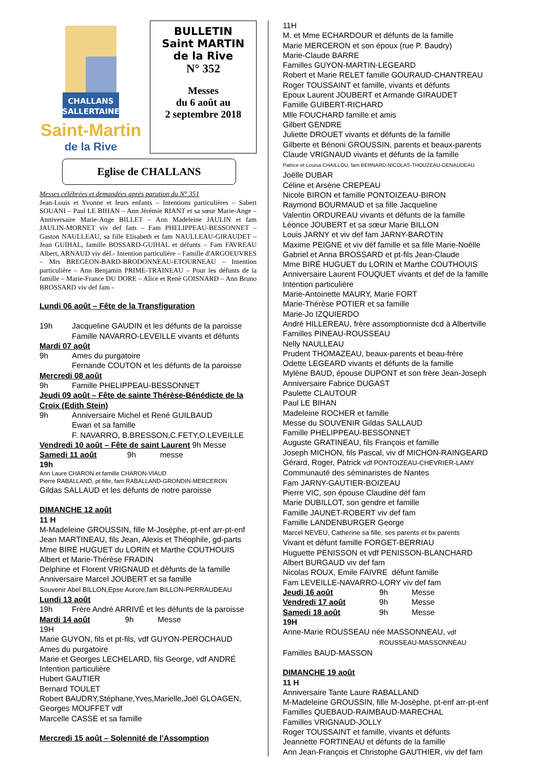CHALLANS
SALLERTAINE
Saint-Martin
de la Rive
BULLETIN
Saint MARTIN
de la Rive
N° 352
Messes
du 6 août au
2 septembre 2018
Eglise de CHALLANS
Messes célébrées et demandées après parution du N° 351
Jean-Louis et Yvonne et leurs enfants – Intentions particulières – Sabert SOUANI – Paul LE BIHAN – Ann Jérémie RIANT et sa sœur Marie-Ange – Anniversaire Marie-Ange BILLET – Ann Madeleine JAULIN et fam JAULIN-MORNET viv def fam – Fam PHELIPPEAU-BESSONNET – Gaston NAULLEAU, sa fille Elisabeth et fam NAULLEAU-GIRAUDET – Jean GUIHAL, famille BOSSARD-GUIHAL et défunts – Fam FAVREAU Albert, ARNAUD viv déf.- Intention particulière – Famille d'ARGOEUVRES – Mrs BREGEON-BARD-BRODONNEAU-ETOURNEAU – Intention particulière – Ann Benjamin PRIME-TRAINEAU – Pour les défunts de la famille – Marie-France DU DORE – Alice et René GOISNARD – Ann Bruno BROSSARD viv def fam -
Lundi 06 août – Fête de la Transfiguration
19h Jacqueline GAUDIN et les défunts de la paroisse
Famille NAVARRO-LEVEILLE vivants et défunts
Mardi 07 août
9h Ames du purgatoire
Fernande COUTON et les défunts de la paroisse
Mercredi 08 août
9h Famille PHELIPPEAU-BESSONNET
Jeudi 09 août – Fête de sainte Thérèse-Bénédicte de la Croix (Edith Stein)
9h Anniversaire Michel et René GUILBAUD
Ewan et sa famille
F. NAVARRO, B.BRESSON,C.FETY,O.LEVEILLE
Vendredi 10 août – Fête de saint Laurent 9h Messe
Samedi 11 août 9h messe
19h
Ann Laure CHARON et famille CHARON-VIAUD
Pierre RABALLAND, pt-fille, fam RABALLAND-GRONDIN-MERCERON
Gildas SALLAUD et les défunts de notre paroisse
DIMANCHE 12 août
11 H
M-Madeleine GROUSSIN, fille M-Josèphe, pt-enf arr-pt-enf
Jean MARTINEAU, fils Jean, Alexis et Théophile, gd-parts
Mme BIRÉ HUGUET du LORIN et Marthe COUTHOUIS
Albert et Marie-Thérèse FRADIN
Delphine et Florent VRIGNAUD et défunts de la famille
Anniversaire Marcel JOUBERT et sa famille
Souvenir Abel BILLON,Epse Aurore,fam BILLON-PERRAUDEAU
Lundi 13 août
19h Frère André ARRIVÉ et les défunts de la paroisse
Mardi 14 août 9h Messe
19H
Marie GUYON, fils et pt-fils, vdf GUYON-PEROCHAUD
Ames du purgatoire
Marie et Georges LECHELARD, fils George, vdf ANDRÉ
Intention particulière
Hubert GAUTIER
Bernard TOULET
Robert BAUDRY,Stéphane,Yves,Marielle,Joël GLOAGEN, Georges MOUFFET vdf
Marcelle CASSE et sa famille
Mercredi 15 août – Solennité de l'Assomption
11H
M. et Mme ECHARDOUR et défunts de la famille
Marie MERCERON et son époux (rue P. Baudry)
Marie-Claude BARRE
Familles GUYON-MARTIN-LEGEARD
Robert et Marie RELET famille GOURAUD-CHANTREAU
Roger TOUSSAINT et famille, vivants et défunts
Epoux Laurent JOUBERT et Armande GIRAUDET
Famille GUIBERT-RICHARD
Mlle FOUCHARD famille et amis
Gilbert GENDRE
Juliette DROUET vivants et défunts de la famille
Gilberte et Bénoni GROUSSIN, parents et beaux-parents
Claude VRIGNAUD vivants et défunts de la famille
Patrice et Louisa CHAILLOU, fam BERNARD-NICOLAS-THOUZEAU-GENAUDEAU
Joëlle DUBAR
Céline et Arsène CREPEAU
Nicole BIRON et famille PONTOIZEAU-BIRON
Raymond BOURMAUD et sa fille Jacqueline
Valentin ORDUREAU vivants et défunts de la famille
Léonce JOUBERT et sa sœur Marie BILLON
Louis JARNY et viv def fam JARNY-BAROTIN
Maxime PEIGNE et viv déf famille et sa fille Marie-Noëlle
Gabriel et Anna BROSSARD et pt-fils Jean-Claude
Mme BIRÉ HUGUET du LORIN et Marthe COUTHOUIS
Anniversaire Laurent FOUQUET vivants et def de la famille
Intention particulière
Marie-Antoinette MAURY, Marie FORT
Marie-Thérèse POTIER et sa famille
Marie-Jo IZQUIERDO
André HILLEREAU, frère assomptionniste dcd à Albertville
Familles PINEAU-ROUSSEAU
Nelly NAULLEAU
Prudent THOMAZEAU, beaux-parents et beau-frère
Odette LEGEARD vivants et défunts de la famille
Mylène BAUD, épouse DUPONT et son frère Jean-Joseph
Anniversaire Fabrice DUGAST
Paulette CLAUTOUR
Paul LE BIHAN
Madeleine ROCHER et famille
Messe du SOUVENIR Gildas SALLAUD
Famille PHELIPPEAU-BESSONNET
Auguste GRATINEAU, fils François et famille
Joseph MICHON, fils Pascal, viv df MICHON-RAINGEARD
Gérard, Roger, Patrick vdf PONTOIZEAU-CHEVRIER-LAMY
Communauté des séminaristes de Nantes
Fam JARNY-GAUTIER-BOIZEAU
Pierre VIC, son épouse Claudine déf fam
Marie DUBILLOT, son gendre et famille
Famille JAUNET-ROBERT viv def fam
Famille LANDENBURGER George
Marcel NEVEU, Catherine sa fille, ses parents et bx parents
Vivant et défunt famille FORGET-BERRIAU
Huguette PENISSON et vdf PENISSON-BLANCHARD
Albert BURGAUD viv def fam
Nicolas ROUX, Emile FAIVRE défunt famille
Fam LEVEILLE-NAVARRO-LORY viv def fam
Jeudi 16 août 9h Messe Vendredi 17 août 9h Messe Samedi 18 août 9h Messe
19H
Anne-Marie ROUSSEAU née MASSONNEAU, vdf
ROUSSEAU-MASSONNEAU
Familles BAUD-MASSON
DIMANCHE 19 août
11 H
Anniversaire Tante Laure RABALLAND
M-Madeleine GROUSSIN, fille M-Josèphe, pt-enf arr-pt-enf
Familles QUEBAUD-RAIMBAUD-MARECHAL
Familles VRIGNAUD-JOLLY
Roger TOUSSAINT et famille, vivants et défunts
Jeannette FORTINEAU et défunts de la famille
Ann Jean-François et Christophe GAUTHIER, viv def fam